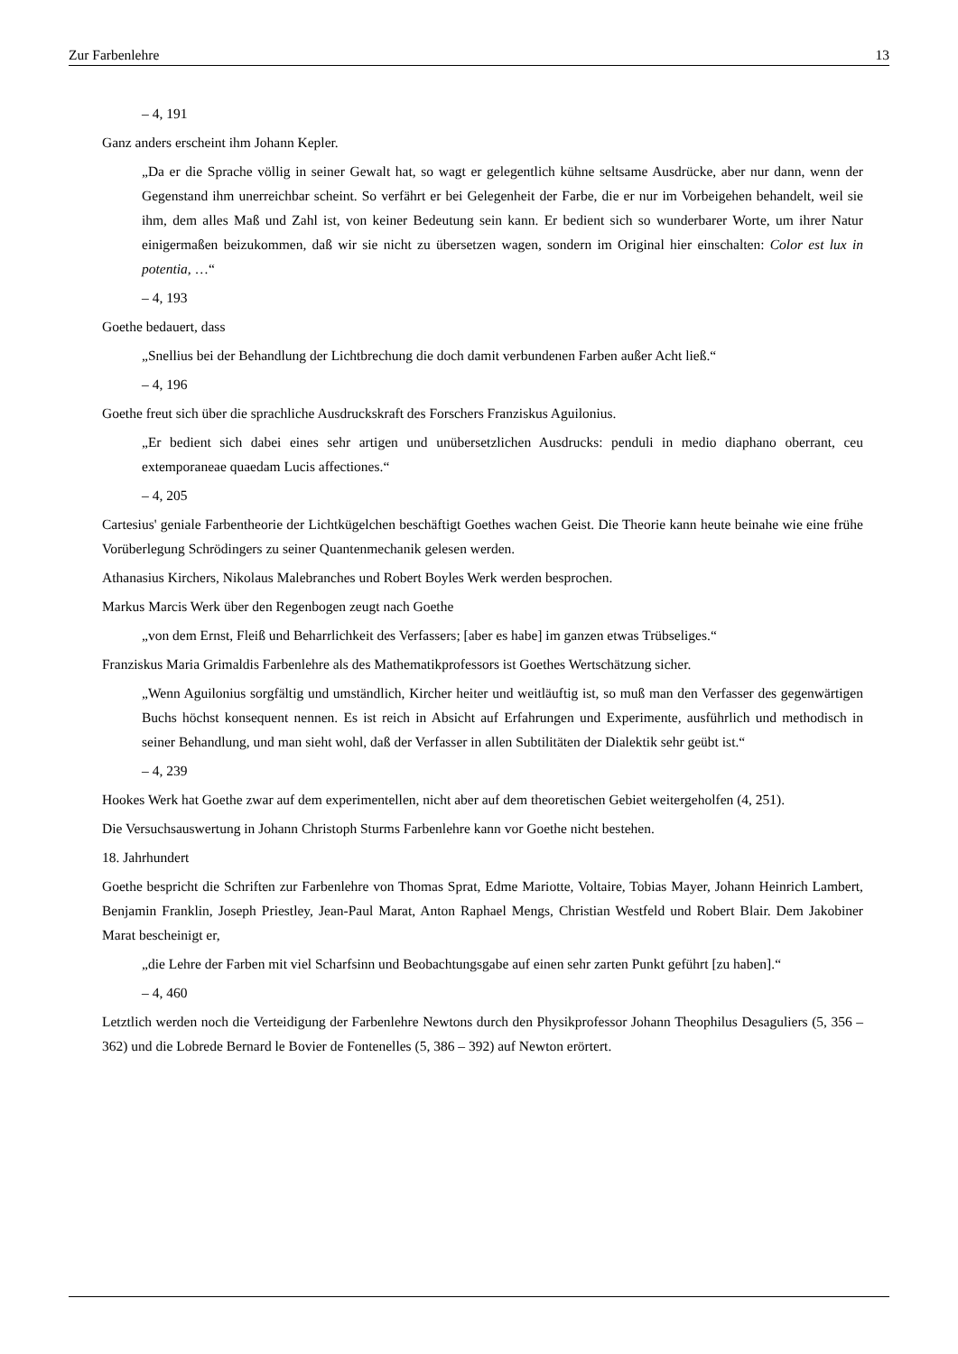Zur Farbenlehre 13
– 4, 191
Ganz anders erscheint ihm Johann Kepler.
„Da er die Sprache völlig in seiner Gewalt hat, so wagt er gelegentlich kühne seltsame Ausdrücke, aber nur dann, wenn der Gegenstand ihm unerreichbar scheint. So verfährt er bei Gelegenheit der Farbe, die er nur im Vorbeigehen behandelt, weil sie ihm, dem alles Maß und Zahl ist, von keiner Bedeutung sein kann. Er bedient sich so wunderbarer Worte, um ihrer Natur einigermaßen beizukommen, daß wir sie nicht zu übersetzen wagen, sondern im Original hier einschalten: Color est lux in potentia, …“
– 4, 193
Goethe bedauert, dass
„Snellius bei der Behandlung der Lichtbrechung die doch damit verbundenen Farben außer Acht ließ.“
– 4, 196
Goethe freut sich über die sprachliche Ausdruckskraft des Forschers Franziskus Aguilonius.
„Er bedient sich dabei eines sehr artigen und unübersetzlichen Ausdrucks: penduli in medio diaphano oberrant, ceu extemporaneae quaedam Lucis affectiones.“
– 4, 205
Cartesius' geniale Farbentheorie der Lichtkügelchen beschäftigt Goethes wachen Geist. Die Theorie kann heute beinahe wie eine frühe Vorüberlegung Schrödingers zu seiner Quantenmechanik gelesen werden.
Athanasius Kirchers, Nikolaus Malebranches und Robert Boyles Werk werden besprochen.
Markus Marcis Werk über den Regenbogen zeugt nach Goethe
„von dem Ernst, Fleiß und Beharrlichkeit des Verfassers; [aber es habe] im ganzen etwas Trübseliges.“
Franziskus Maria Grimaldis Farbenlehre als des Mathematikprofessors ist Goethes Wertschätzung sicher.
„Wenn Aguilonius sorgfältig und umständlich, Kircher heiter und weitläuftig ist, so muß man den Verfasser des gegenwärtigen Buchs höchst konsequent nennen. Es ist reich in Absicht auf Erfahrungen und Experimente, ausführlich und methodisch in seiner Behandlung, und man sieht wohl, daß der Verfasser in allen Subtilitäten der Dialektik sehr geübt ist.“
– 4, 239
Hookes Werk hat Goethe zwar auf dem experimentellen, nicht aber auf dem theoretischen Gebiet weitergeholfen (4, 251).
Die Versuchsauswertung in Johann Christoph Sturms Farbenlehre kann vor Goethe nicht bestehen.
18. Jahrhundert
Goethe bespricht die Schriften zur Farbenlehre von Thomas Sprat, Edme Mariotte, Voltaire, Tobias Mayer, Johann Heinrich Lambert, Benjamin Franklin, Joseph Priestley, Jean-Paul Marat, Anton Raphael Mengs, Christian Westfeld und Robert Blair. Dem Jakobiner Marat bescheinigt er,
„die Lehre der Farben mit viel Scharfsinn und Beobachtungsgabe auf einen sehr zarten Punkt geführt [zu haben].“
– 4, 460
Letztlich werden noch die Verteidigung der Farbenlehre Newtons durch den Physikprofessor Johann Theophilus Desaguliers (5, 356 – 362) und die Lobrede Bernard le Bovier de Fontenelles (5, 386 – 392) auf Newton erörtert.